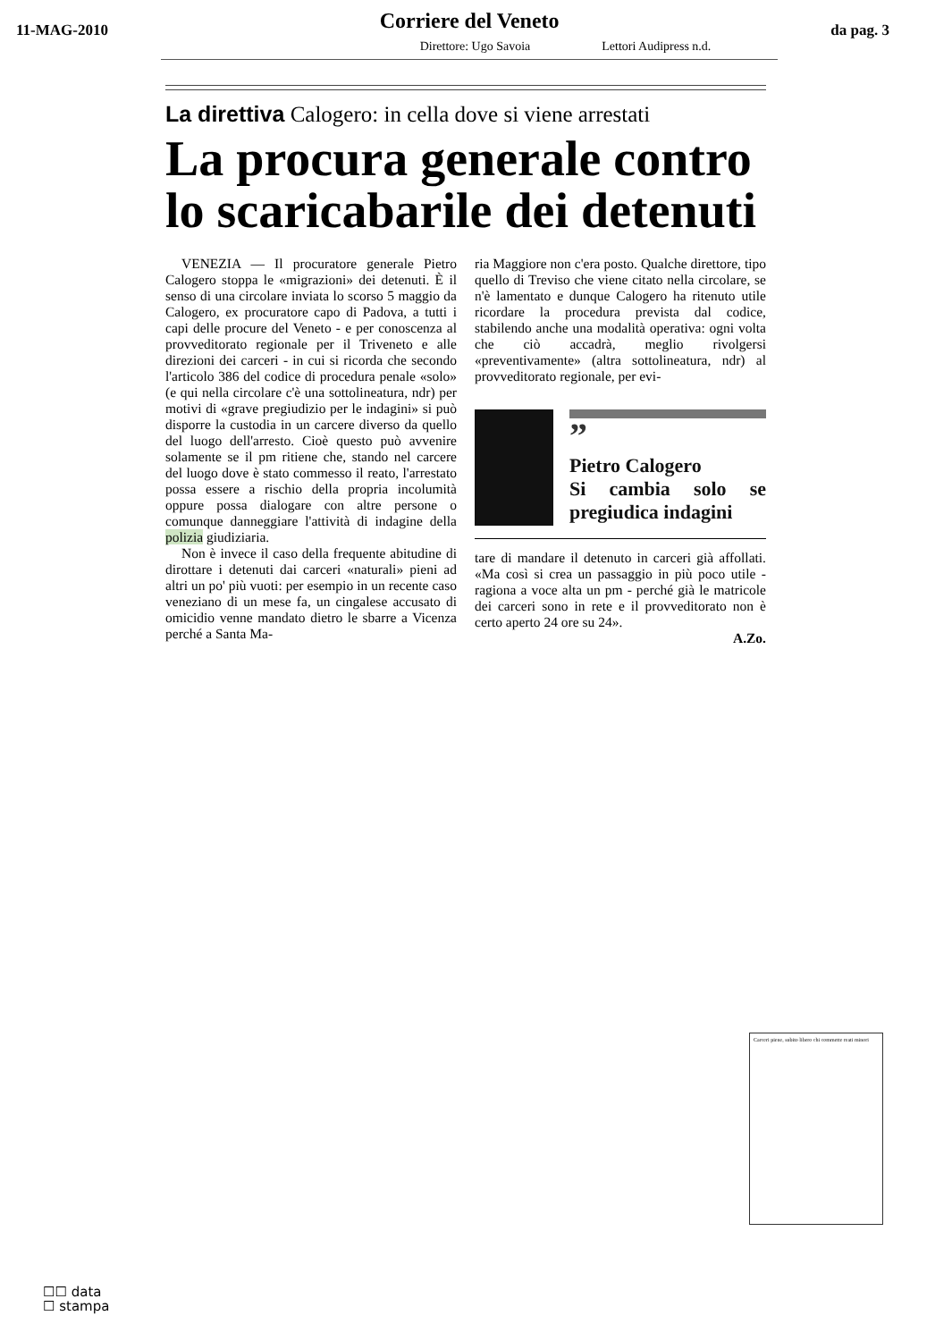11-MAG-2010
Corriere del Veneto
da pag. 3
Direttore: Ugo Savoia Lettori Audipress n.d.
La direttiva Calogero: in cella dove si viene arrestati
La procura generale contro lo scaricabarile dei detenuti
VENEZIA — Il procuratore generale Pietro Calogero stoppa le «migrazioni» dei detenuti. È il senso di una circolare inviata lo scorso 5 maggio da Calogero, ex procuratore capo di Padova, a tutti i capi delle procure del Veneto - e per conoscenza al provveditorato regionale per il Triveneto e alle direzioni dei carceri - in cui si ricorda che secondo l'articolo 386 del codice di procedura penale «solo» (e qui nella circolare c'è una sottolineatura, ndr) per motivi di «grave pregiudizio per le indagini» si può disporre la custodia in un carcere diverso da quello del luogo dell'arresto. Cioè questo può avvenire solamente se il pm ritiene che, stando nel carcere del luogo dove è stato commesso il reato, l'arrestato possa essere a rischio della propria incolumità oppure possa dialogare con altre persone o comunque danneggiare l'attività di indagine della polizia giudiziaria.
Non è invece il caso della frequente abitudine di dirottare i detenuti dai carceri «naturali» pieni ad altri un po' più vuoti: per esempio in un recente caso veneziano di un mese fa, un cingalese accusato di omicidio venne mandato dietro le sbarre a Vicenza perché a Santa Ma-
ria Maggiore non c'era posto. Qualche direttore, tipo quello di Treviso che viene citato nella circolare, se n'è lamentato e dunque Calogero ha ritenuto utile ricordare la procedura prevista dal codice, stabilendo anche una modalità operativa: ogni volta che ciò accadrà, meglio rivolgersi «preventivamente» (altra sottolineatura, ndr) al provveditorato regionale, per evi-
”
Pietro Calogero
Si cambia solo se pregiudica indagini
tare di mandare il detenuto in carceri già affollati. «Ma così si crea un passaggio in più poco utile - ragiona a voce alta un pm - perché già le matricole dei carceri sono in rete e il provveditorato non è certo aperto 24 ore su 24».
A.Zo.
Carceri piene, subito libero chi commette reati minori
☐☐ data
☐ stampa